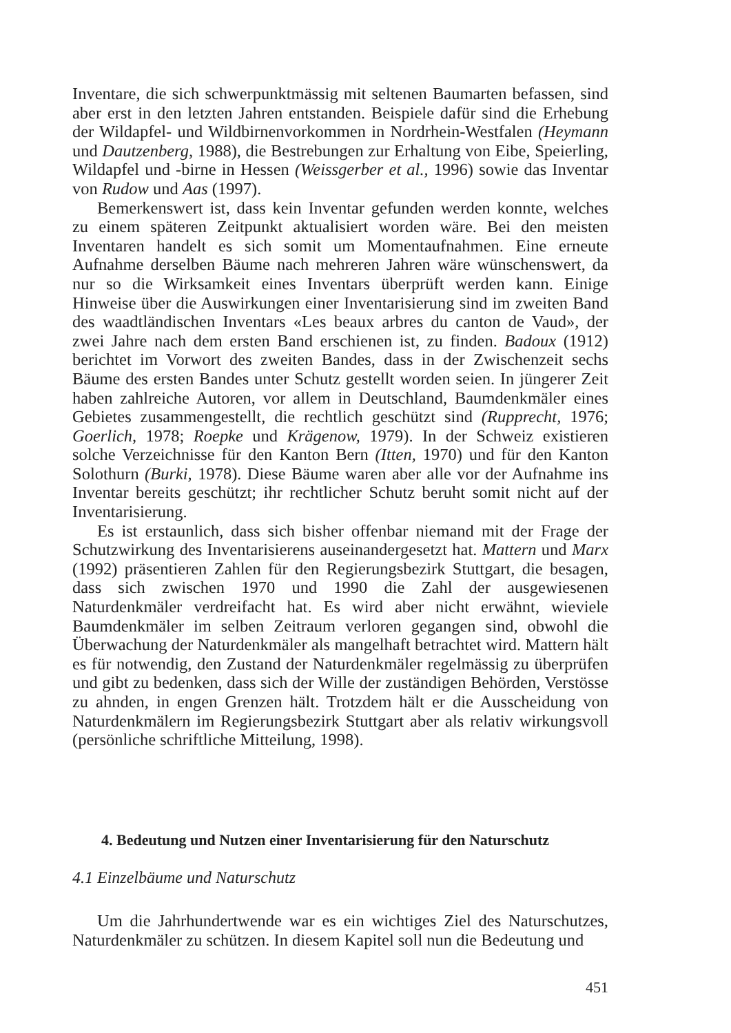Inventare, die sich schwerpunktmässig mit seltenen Baumarten befassen, sind aber erst in den letzten Jahren entstanden. Beispiele dafür sind die Erhebung der Wildapfel- und Wildbirnenvorkommen in Nordrhein-Westfalen (Heymann und Dautzenberg, 1988), die Bestrebungen zur Erhaltung von Eibe, Speierling, Wildapfel und -birne in Hessen (Weissgerber et al., 1996) sowie das Inventar von Rudow und Aas (1997).
Bemerkenswert ist, dass kein Inventar gefunden werden konnte, welches zu einem späteren Zeitpunkt aktualisiert worden wäre. Bei den meisten Inventaren handelt es sich somit um Momentaufnahmen. Eine erneute Aufnahme derselben Bäume nach mehreren Jahren wäre wünschenswert, da nur so die Wirksamkeit eines Inventars überprüft werden kann. Einige Hinweise über die Auswirkungen einer Inventarisierung sind im zweiten Band des waadtländischen Inventars «Les beaux arbres du canton de Vaud», der zwei Jahre nach dem ersten Band erschienen ist, zu finden. Badoux (1912) berichtet im Vorwort des zweiten Bandes, dass in der Zwischenzeit sechs Bäume des ersten Bandes unter Schutz gestellt worden seien. In jüngerer Zeit haben zahlreiche Autoren, vor allem in Deutschland, Baumdenkmäler eines Gebietes zusammengestellt, die rechtlich geschützt sind (Rupprecht, 1976; Goerlich, 1978; Roepke und Krägenow, 1979). In der Schweiz existieren solche Verzeichnisse für den Kanton Bern (Itten, 1970) und für den Kanton Solothurn (Burki, 1978). Diese Bäume waren aber alle vor der Aufnahme ins Inventar bereits geschützt; ihr rechtlicher Schutz beruht somit nicht auf der Inventarisierung.
Es ist erstaunlich, dass sich bisher offenbar niemand mit der Frage der Schutzwirkung des Inventarisierens auseinandergesetzt hat. Mattern und Marx (1992) präsentieren Zahlen für den Regierungsbezirk Stuttgart, die besagen, dass sich zwischen 1970 und 1990 die Zahl der ausgewiesenen Naturdenkmäler verdreifacht hat. Es wird aber nicht erwähnt, wieviele Baumdenkmäler im selben Zeitraum verloren gegangen sind, obwohl die Überwachung der Naturdenkmäler als mangelhaft betrachtet wird. Mattern hält es für notwendig, den Zustand der Naturdenkmäler regelmässig zu überprüfen und gibt zu bedenken, dass sich der Wille der zuständigen Behörden, Verstösse zu ahnden, in engen Grenzen hält. Trotzdem hält er die Ausscheidung von Naturdenkmälern im Regierungsbezirk Stuttgart aber als relativ wirkungsvoll (persönliche schriftliche Mitteilung, 1998).
4. Bedeutung und Nutzen einer Inventarisierung für den Naturschutz
4.1 Einzelbäume und Naturschutz
Um die Jahrhundertwende war es ein wichtiges Ziel des Naturschutzes, Naturdenkmäler zu schützen. In diesem Kapitel soll nun die Bedeutung und
451